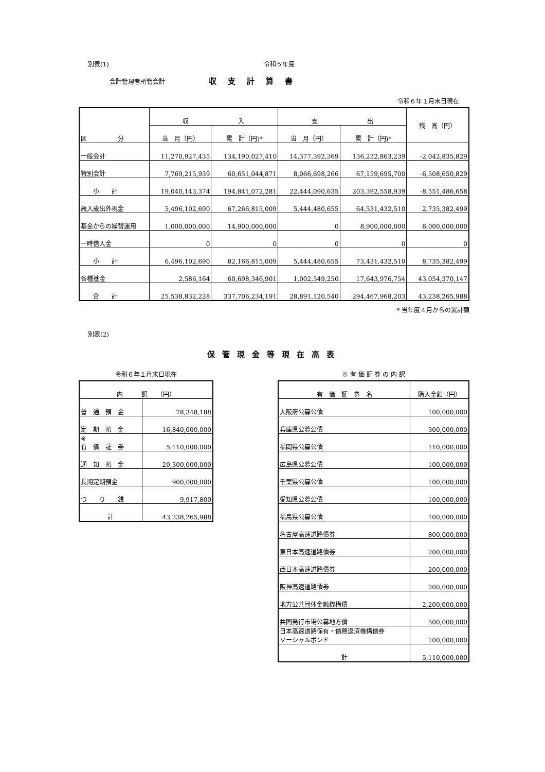別表(1) 令和５年度
会計管理者所管会計 収支計算書
令和６年１月末日現在
| 区 分 | 収 入 | | 支 出 | | 残 高（円） |
| --- | --- | --- | --- | --- | --- |
| | 当 月（円） | 累 計（円)* | 当 月（円） | 累 計（円)* | |
| 一般会計 | 11,270,927,435 | 134,190,027,410 | 14,377,392,369 | 136,232,863,239 | -2,042,835,829 |
| 特別会計 | 7,769,215,939 | 60,651,044,871 | 8,066,698,266 | 67,159,695,700 | -6,508,650,829 |
| 小 計 | 19,040,143,374 | 194,841,072,281 | 22,444,090,635 | 203,392,558,939 | -8,551,486,658 |
| 歳入歳出外現金 | 5,496,102,690 | 67,266,815,009 | 5,444,480,655 | 64,531,432,510 | 2,735,382,499 |
| 基金からの繰替運用 | 1,000,000,000 | 14,900,000,000 | 0 | 8,900,000,000 | 6,000,000,000 |
| 一時借入金 | 0 | 0 | 0 | 0 | 0 |
| 小 計 | 6,496,102,690 | 82,166,815,009 | 5,444,480,655 | 73,431,432,510 | 8,735,382,499 |
| 各種基金 | 2,586,164 | 60,698,346,901 | 1,002,549,250 | 17,643,976,754 | 43,054,370,147 |
| 合 計 | 25,538,832,228 | 337,706,234,191 | 28,891,120,540 | 294,467,968,203 | 43,238,265,988 |
* 当年度４月からの累計額
別表(2)
保管現金等現在高表
令和６年１月末日現在
| 内 訳 （円） | |
| --- | --- |
| 普 通 預 金 | 78,348,188 |
| 定 期 預 金 | 16,840,000,000 |
| ※ 有 価 証 券 | 5,110,000,000 |
| 通 知 預 金 | 20,300,000,000 |
| 長期定期預金 | 900,000,000 |
| つ り 銭 | 9,917,800 |
| 計 | 43,238,265,988 |
※ 有 価 証 券 の 内 訳
| 有 価 証 券 名 | 購入金額（円） |
| --- | --- |
| 大阪府公募公債 | 100,000,000 |
| 兵庫県公募公債 | 300,000,000 |
| 福岡県公募公債 | 110,000,000 |
| 広島県公募公債 | 100,000,000 |
| 千葉県公募公債 | 100,000,000 |
| 愛知県公募公債 | 100,000,000 |
| 福島県公募公債 | 100,000,000 |
| 名古屋高速道路債券 | 800,000,000 |
| 東日本高速道路債券 | 200,000,000 |
| 西日本高速道路債券 | 200,000,000 |
| 阪神高速道路債券 | 200,000,000 |
| 地方公共団体金融機構債 | 2,200,000,000 |
| 共同発行市場公募地方債 | 500,000,000 |
| 日本高速道路保有・債務返済機構債券 ソーシャルボンド | 100,000,000 |
| 計 | 5,110,000,000 |